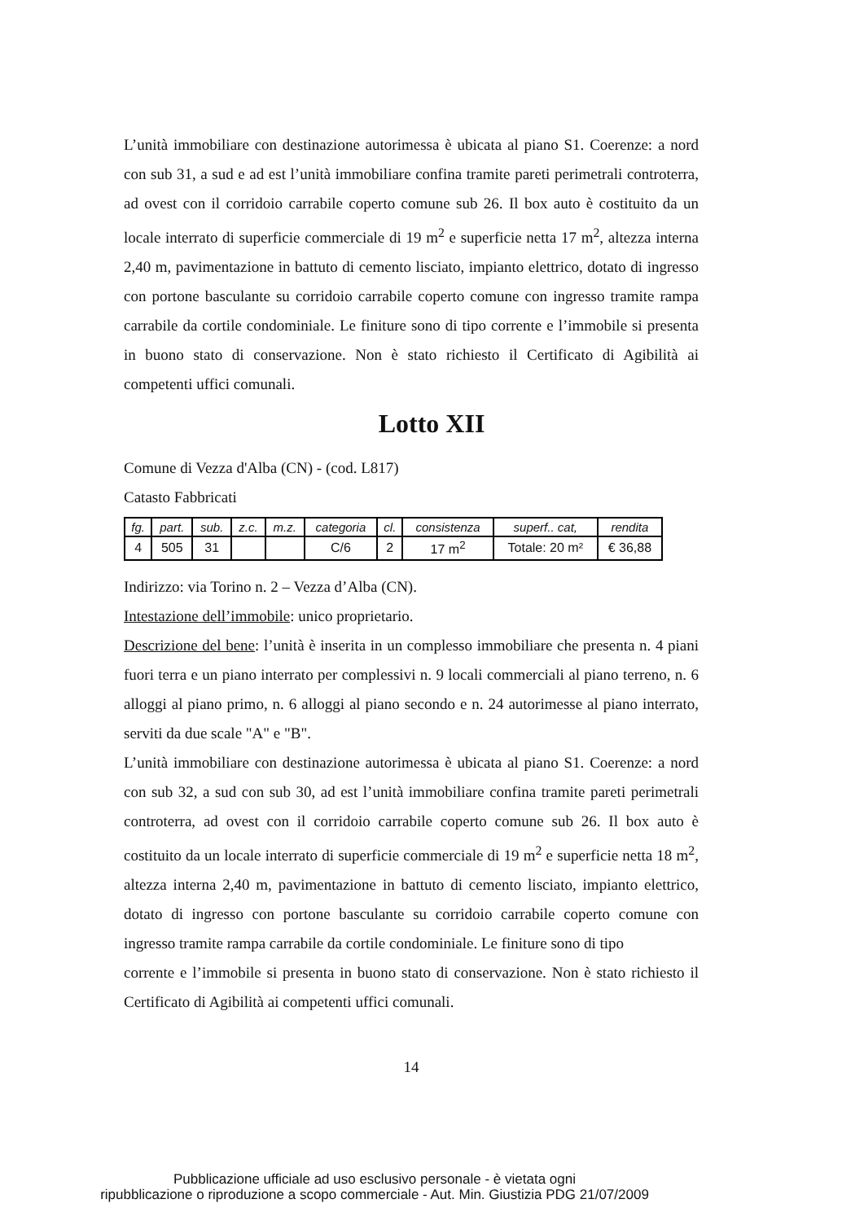L’unità immobiliare con destinazione autorimessa è ubicata al piano S1. Coerenze: a nord con sub 31, a sud e ad est l’unità immobiliare confina tramite pareti perimetrali controterra, ad ovest con il corridoio carrabile coperto comune sub 26. Il box auto è costituito da un locale interrato di superficie commerciale di 19 m<sup>2</sup> e superficie netta 17 m<sup>2</sup>, altezza interna 2,40 m, pavimentazione in battuto di cemento lisciato, impianto elettrico, dotato di ingresso con portone basculante su corridoio carrabile coperto comune con ingresso tramite rampa carrabile da cortile condominiale. Le finiture sono di tipo corrente e l’immobile si presenta in buono stato di conservazione. Non è stato richiesto il Certificato di Agibilità ai competenti uffici comunali.
Lotto XII
Comune di Vezza d'Alba (CN) - (cod. L817)
Catasto Fabbricati
| fg. | part. | sub. | z.c. | m.z. | categoria | cl. | consistenza | superf.. cat, | rendita |
| --- | --- | --- | --- | --- | --- | --- | --- | --- | --- |
| 4 | 505 | 31 | | | C/6 | 2 | 17 m<sup>2</sup> | Totale: 20 m² | € 36,88 |
Indirizzo: via Torino n. 2 – Vezza d’Alba (CN).
Intestazione dell’immobile: unico proprietario.
Descrizione del bene: l’unità è inserita in un complesso immobiliare che presenta n. 4 piani fuori terra e un piano interrato per complessivi n. 9 locali commerciali al piano terreno, n. 6 alloggi al piano primo, n. 6 alloggi al piano secondo e n. 24 autorimesse al piano interrato, serviti da due scale "A" e "B".
L’unità immobiliare con destinazione autorimessa è ubicata al piano S1. Coerenze: a nord con sub 32, a sud con sub 30, ad est l’unità immobiliare confina tramite pareti perimetrali controterra, ad ovest con il corridoio carrabile coperto comune sub 26. Il box auto è costituito da un locale interrato di superficie commerciale di 19 m<sup>2</sup> e superficie netta 18 m<sup>2</sup>, altezza interna 2,40 m, pavimentazione in battuto di cemento lisciato, impianto elettrico, dotato di ingresso con portone basculante su corridoio carrabile coperto comune con ingresso tramite rampa carrabile da cortile condominiale. Le finiture sono di tipo
corrente e l’immobile si presenta in buono stato di conservazione. Non è stato richiesto il Certificato di Agibilità ai competenti uffici comunali.
14
Pubblicazione ufficiale ad uso esclusivo personale - è vietata ogni
ripubblicazione o riproduzione a scopo commerciale - Aut. Min. Giustizia PDG 21/07/2009